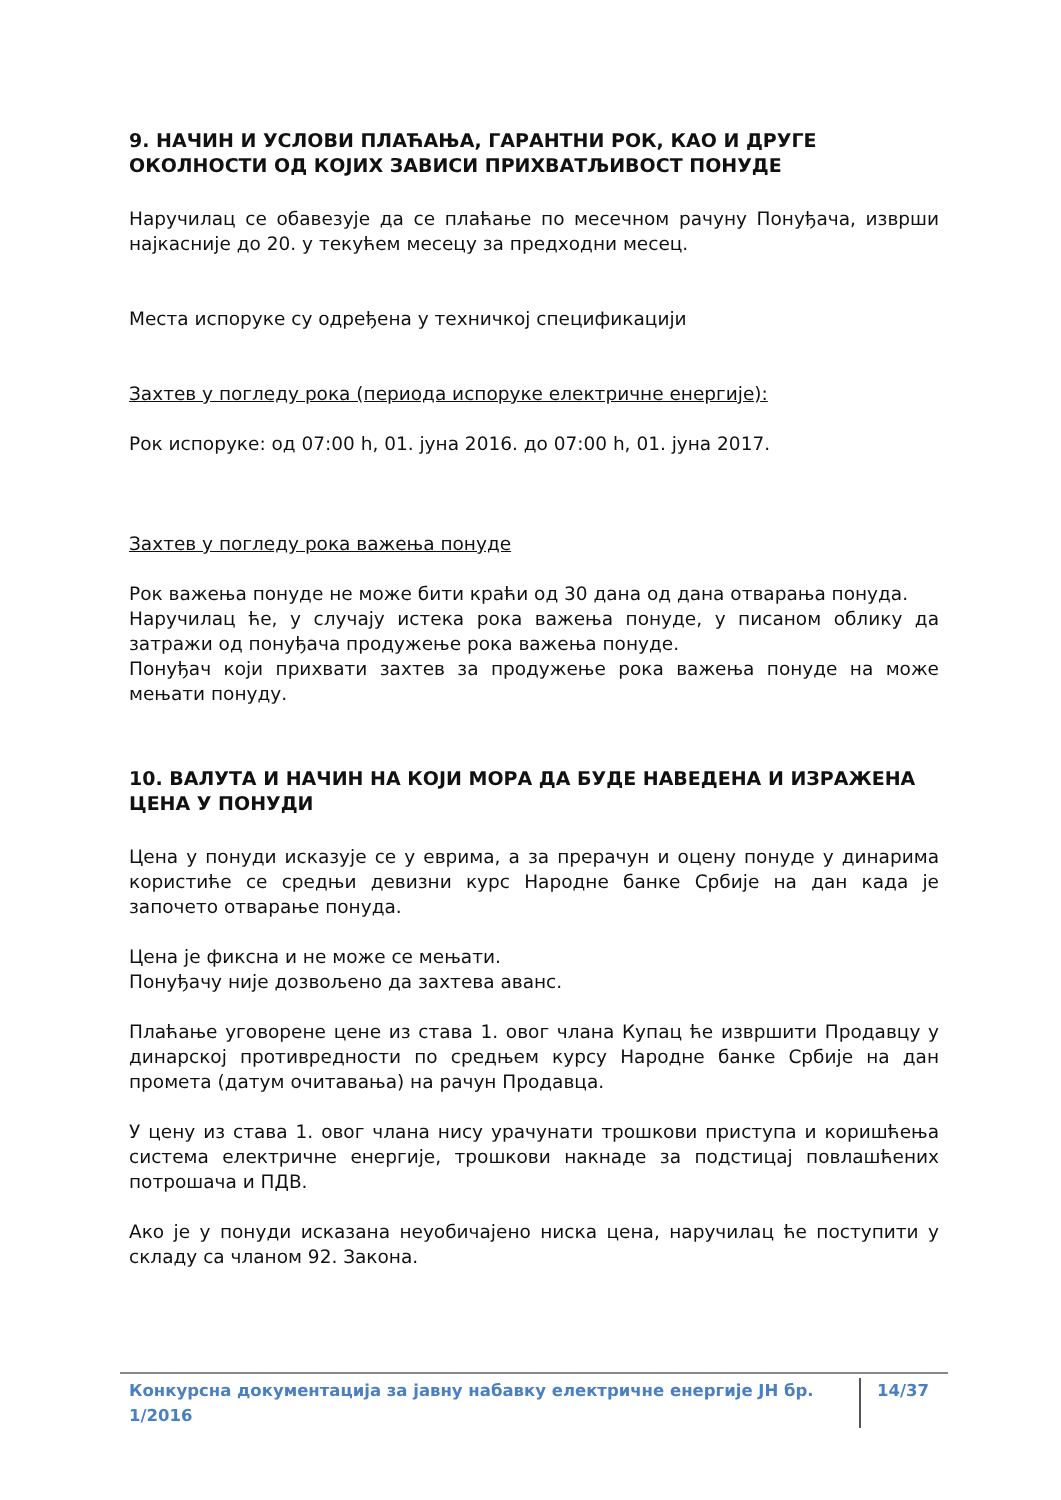9. НАЧИН И УСЛОВИ ПЛАЋАЊА, ГАРАНТНИ РОК, КАО И ДРУГЕ ОКОЛНОСТИ ОД КОЈИХ ЗАВИСИ ПРИХВАТЉИВОСТ ПОНУДЕ
Наручилац се обавезује да се плаћање по месечном рачуну Понуђача, изврши најкасније до 20. у текућем месецу за предходни месец.
Места испоруке су одређена у техничкој спецификацији
Захтев у погледу рока (периода испоруке електричне енергије):
Рок испоруке: од 07:00 h, 01. јуна 2016. до 07:00 h, 01. јуна 2017.
Захтев у погледу рока важења понуде
Рок важења понуде не може бити краћи од 30 дана од дана отварања понуда.
Наручилац ће, у случају истека рока важења понуде, у писаном облику да затражи од понуђача продужење рока важења понуде.
Понуђач који прихвати захтев за продужење рока важења понуде на може мењати понуду.
10. ВАЛУТА И НАЧИН НА КОЈИ МОРА ДА БУДЕ НАВЕДЕНА И ИЗРАЖЕНА ЦЕНА У ПОНУДИ
Цена у понуди исказује се у еврима, а за прерачун и оцену понуде у динарима користиће се средњи девизни курс Народне банке Србије на дан када је започето отварање понуда.
Цена је фиксна и не може се мењати.
Понуђачу није дозвољено да захтева аванс.
Плаћање уговорене цене из става 1. овог члана Купац ће извршити Продавцу у динарској противредности по средњем курсу Народне банке Србије на дан промета (датум очитавања) на рачун Продавца.
У цену из става 1. овог члана нису урачунати трошкови приступа и коришћења система електричне енергије, трошкови накнаде за подстицај повлашћених потрошача и ПДВ.
Ако је у понуди исказана неуобичајено ниска цена, наручилац ће поступити у складу са чланом 92. Закона.
Конкурсна документација за јавну набавку електричне енергије ЈН бр. 1/2016 14/37